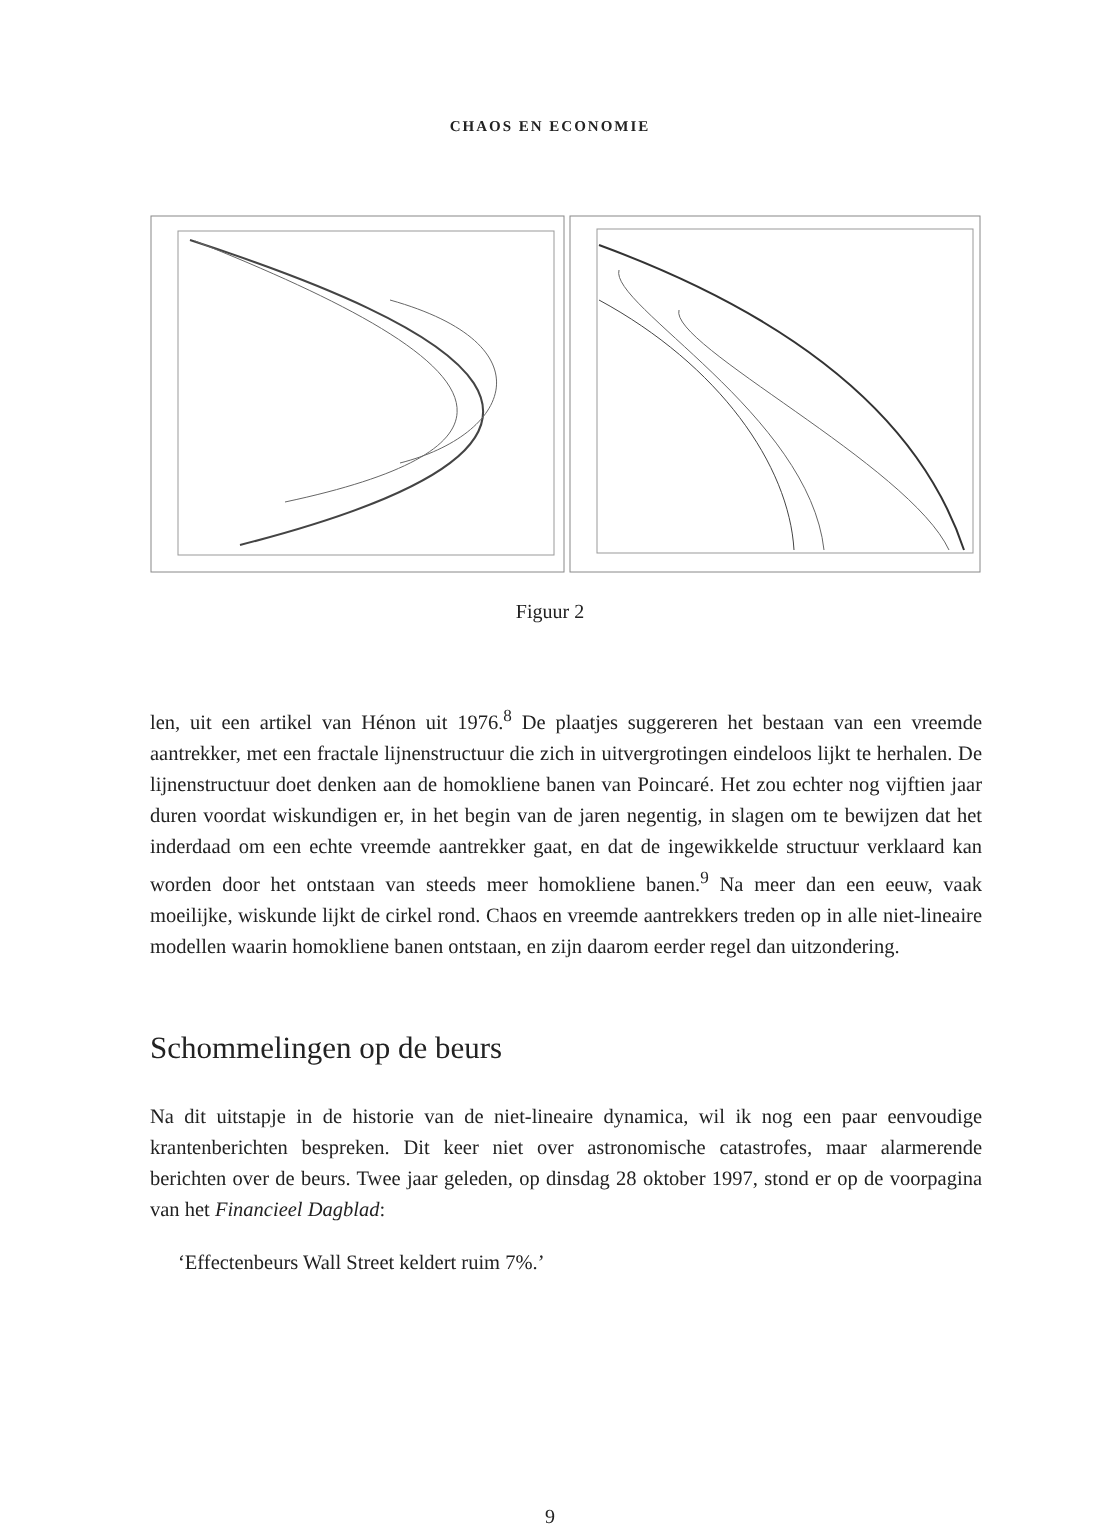CHAOS EN ECONOMIE
Figuur 2
len, uit een artikel van Hénon uit 1976.<sup>8</sup> De plaatjes suggereren het bestaan van een vreemde aantrekker, met een fractale lijnenstructuur die zich in uitvergrotingen eindeloos lijkt te herhalen. De lijnenstructuur doet denken aan de homokliene banen van Poincaré. Het zou echter nog vijftien jaar duren voordat wiskundigen er, in het begin van de jaren negentig, in slagen om te bewijzen dat het inderdaad om een echte vreemde aantrekker gaat, en dat de ingewikkelde structuur verklaard kan worden door het ontstaan van steeds meer homokliene banen.<sup>9</sup> Na meer dan een eeuw, vaak moeilijke, wiskunde lijkt de cirkel rond. Chaos en vreemde aantrekkers treden op in alle niet-lineaire modellen waarin homokliene banen ontstaan, en zijn daarom eerder regel dan uitzondering.
Schommelingen op de beurs
Na dit uitstapje in de historie van de niet-lineaire dynamica, wil ik nog een paar eenvoudige krantenberichten bespreken. Dit keer niet over astronomische catastrofes, maar alarmerende berichten over de beurs. Twee jaar geleden, op dinsdag 28 oktober 1997, stond er op de voorpagina van het Financieel Dagblad:
‘Effectenbeurs Wall Street keldert ruim 7%.’
9